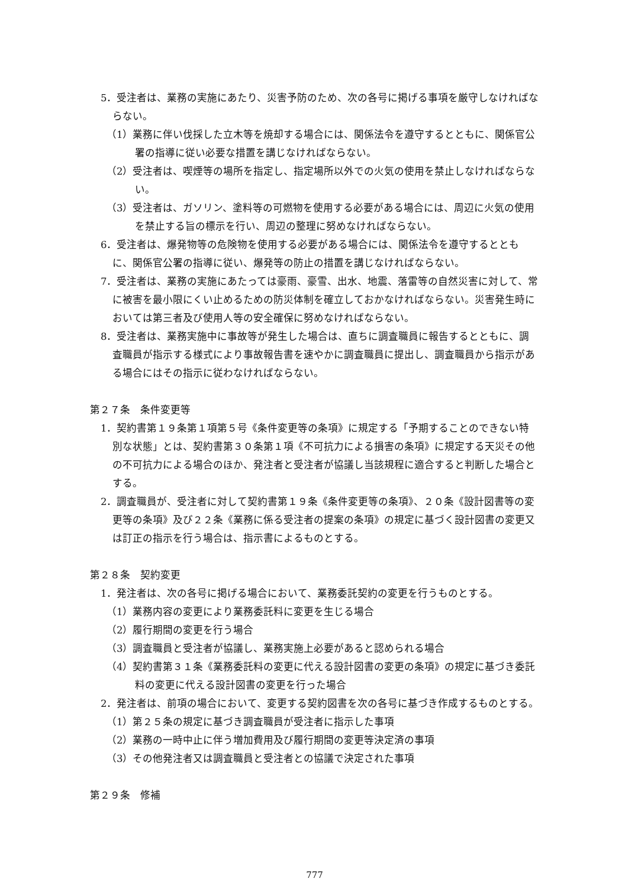5．受注者は、業務の実施にあたり、災害予防のため、次の各号に掲げる事項を厳守しなければならない。
（1）業務に伴い伐採した立木等を焼却する場合には、関係法令を遵守するとともに、関係官公署の指導に従い必要な措置を講じなければならない。
（2）受注者は、喫煙等の場所を指定し、指定場所以外での火気の使用を禁止しなければならない。
（3）受注者は、ガソリン、塗料等の可燃物を使用する必要がある場合には、周辺に火気の使用を禁止する旨の標示を行い、周辺の整理に努めなければならない。
6．受注者は、爆発物等の危険物を使用する必要がある場合には、関係法令を遵守するとともに、関係官公署の指導に従い、爆発等の防止の措置を講じなければならない。
7．受注者は、業務の実施にあたっては豪雨、豪雪、出水、地震、落雷等の自然災害に対して、常に被害を最小限にくい止めるための防災体制を確立しておかなければならない。災害発生時においては第三者及び使用人等の安全確保に努めなければならない。
8．受注者は、業務実施中に事故等が発生した場合は、直ちに調査職員に報告するとともに、調査職員が指示する様式により事故報告書を速やかに調査職員に提出し、調査職員から指示がある場合にはその指示に従わなければならない。
第２７条　条件変更等
1．契約書第１９条第１項第５号《条件変更等の条項》に規定する「予期することのできない特別な状態」とは、契約書第３０条第１項《不可抗力による損害の条項》に規定する天災その他の不可抗力による場合のほか、発注者と受注者が協議し当該規程に適合すると判断した場合とする。
2．調査職員が、受注者に対して契約書第１９条《条件変更等の条項》、２０条《設計図書等の変更等の条項》及び２２条《業務に係る受注者の提案の条項》の規定に基づく設計図書の変更又は訂正の指示を行う場合は、指示書によるものとする。
第２８条　契約変更
1．発注者は、次の各号に掲げる場合において、業務委託契約の変更を行うものとする。
（1）業務内容の変更により業務委託料に変更を生じる場合
（2）履行期間の変更を行う場合
（3）調査職員と受注者が協議し、業務実施上必要があると認められる場合
（4）契約書第３１条《業務委託料の変更に代える設計図書の変更の条項》の規定に基づき委託料の変更に代える設計図書の変更を行った場合
2．発注者は、前項の場合において、変更する契約図書を次の各号に基づき作成するものとする。
（1）第２５条の規定に基づき調査職員が受注者に指示した事項
（2）業務の一時中止に伴う増加費用及び履行期間の変更等決定済の事項
（3）その他発注者又は調査職員と受注者との協議で決定された事項
第２９条　修補
777